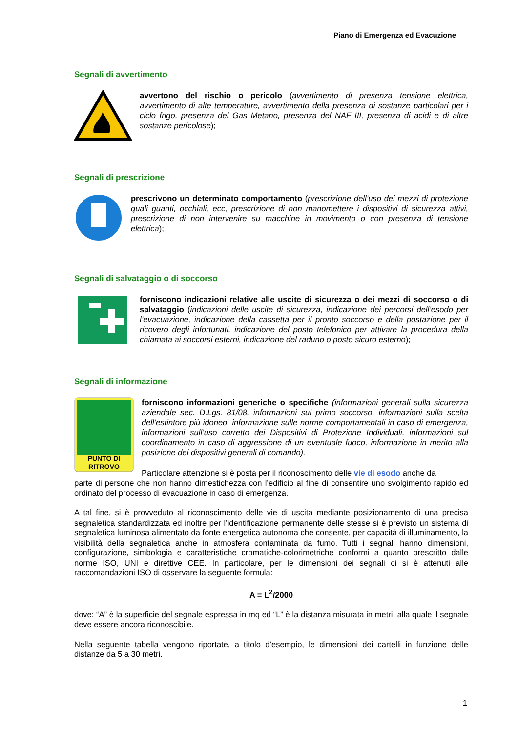Piano di Emergenza ed Evacuzione
Segnali di avvertimento
avvertono del rischio o pericolo (avvertimento di presenza tensione elettrica, avvertimento di alte temperature, avvertimento della presenza di sostanze particolari per i ciclo frigo, presenza del Gas Metano, presenza del NAF III, presenza di acidi e di altre sostanze pericolose);
Segnali di prescrizione
prescrivono un determinato comportamento (prescrizione dell’uso dei mezzi di protezione quali guanti, occhiali, ecc, prescrizione di non manomettere i dispositivi di sicurezza attivi, prescrizione di non intervenire su macchine in movimento o con presenza di tensione elettrica);
Segnali di salvataggio o di soccorso
forniscono indicazioni relative alle uscite di sicurezza o dei mezzi di soccorso o di salvataggio (indicazioni delle uscite di sicurezza, indicazione dei percorsi dell’esodo per l’evacuazione, indicazione della cassetta per il pronto soccorso e della postazione per il ricovero degli infortunati, indicazione del posto telefonico per attivare la procedura della chiamata ai soccorsi esterni, indicazione del raduno o posto sicuro esterno);
Segnali di informazione
PUNTO DI
RITROVO
forniscono informazioni generiche o specifiche (informazioni generali sulla sicurezza aziendale sec. D.Lgs. 81/08, informazioni sul primo soccorso, informazioni sulla scelta dell’estintore più idoneo, informazione sulle norme comportamentali in caso di emergenza, informazioni sull’uso corretto dei Dispositivi di Protezione Individuali, informazioni sul coordinamento in caso di aggressione di un eventuale fuoco, informazione in merito alla posizione dei dispositivi generali di comando).
Particolare attenzione si è posta per il riconoscimento delle vie di esodo anche da
parte di persone che non hanno dimestichezza con l’edificio al fine di consentire uno svolgimento rapido ed ordinato del processo di evacuazione in caso di emergenza.
A tal fine, si è provveduto al riconoscimento delle vie di uscita mediante posizionamento di una precisa segnaletica standardizzata ed inoltre per l’identificazione permanente delle stesse si è previsto un sistema di segnaletica luminosa alimentato da fonte energetica autonoma che consente, per capacità di illuminamento, la visibilità della segnaletica anche in atmosfera contaminata da fumo. Tutti i segnali hanno dimensioni, configurazione, simbologia e caratteristiche cromatiche-colorimetriche conformi a quanto prescritto dalle norme ISO, UNI e direttive CEE. In particolare, per le dimensioni dei segnali ci si è attenuti alle raccomandazioni ISO di osservare la seguente formula:
A = L<sup>2</sup>/2000
dove: “A” è la superficie del segnale espressa in mq ed “L” è la distanza misurata in metri, alla quale il segnale deve essere ancora riconoscibile.
Nella seguente tabella vengono riportate, a titolo d’esempio, le dimensioni dei cartelli in funzione delle distanze da 5 a 30 metri.
1